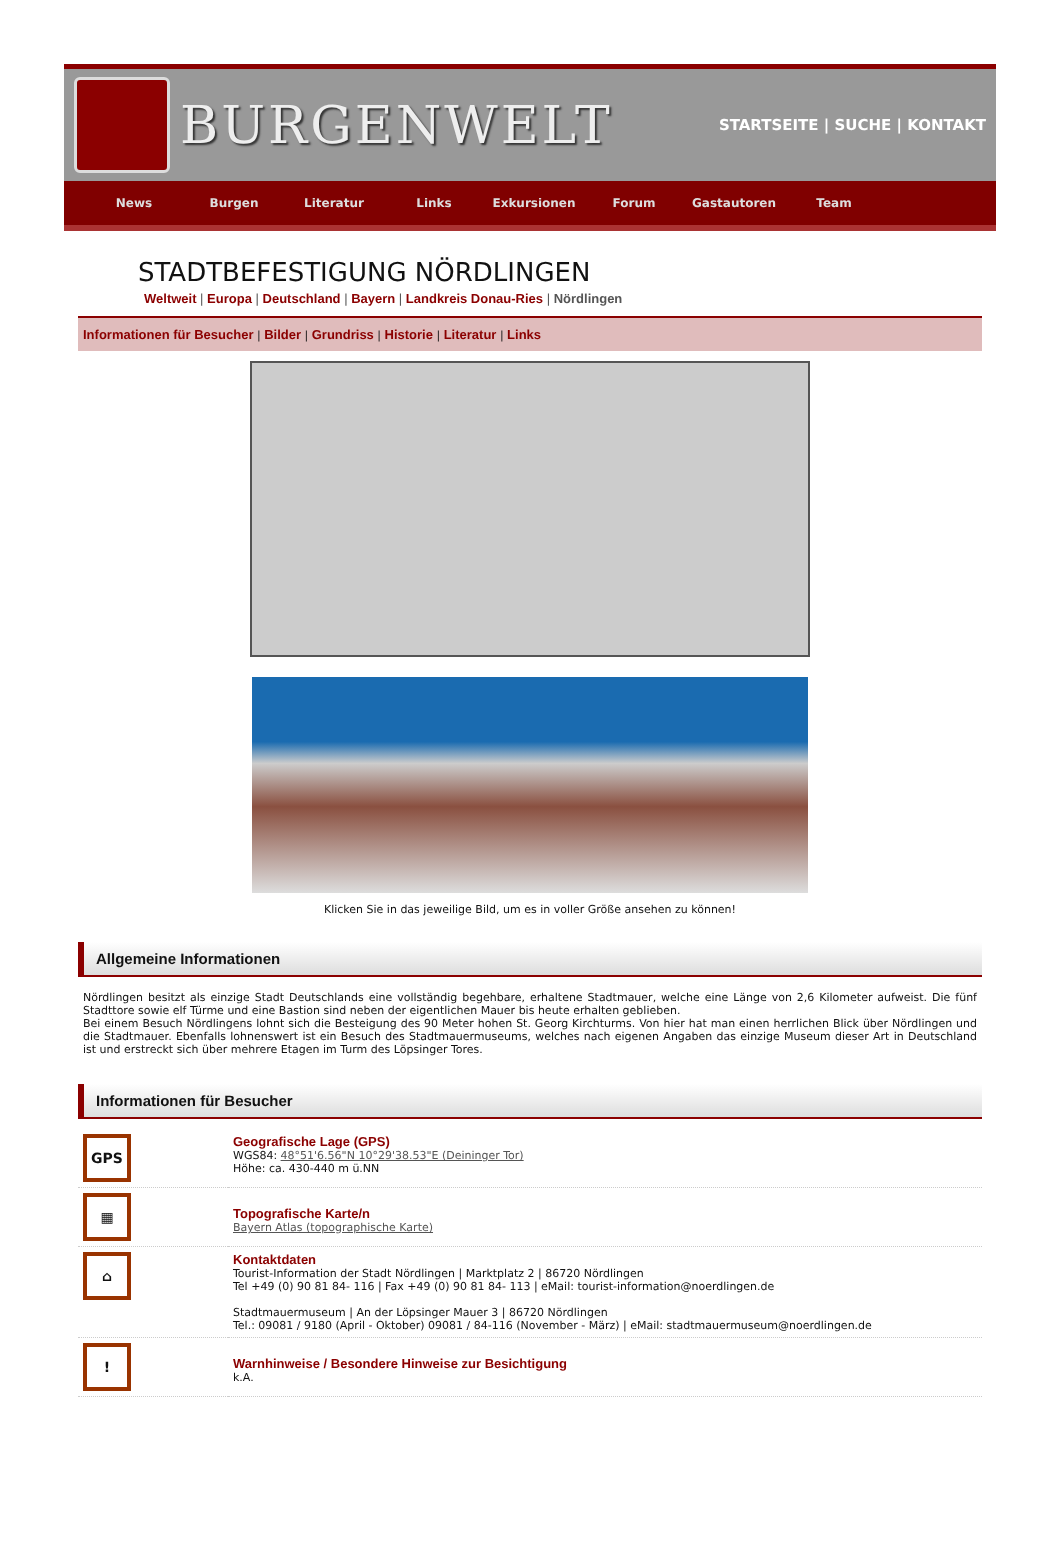BURGENWELT
STARTSEITE | SUCHE | KONTAKT
News Burgen Literatur Links Exkursionen Forum Gastautoren Team
STADTBEFESTIGUNG NÖRDLINGEN
Weltweit | Europa | Deutschland | Bayern | Landkreis Donau-Ries | Nördlingen
Informationen für Besucher | Bilder | Grundriss | Historie | Literatur | Links
Klicken Sie in das jeweilige Bild, um es in voller Größe ansehen zu können!
Allgemeine Informationen
Nördlingen besitzt als einzige Stadt Deutschlands eine vollständig begehbare, erhaltene Stadtmauer, welche eine Länge von 2,6 Kilometer aufweist. Die fünf Stadttore sowie elf Türme und eine Bastion sind neben der eigentlichen Mauer bis heute erhalten geblieben.
Bei einem Besuch Nördlingens lohnt sich die Besteigung des 90 Meter hohen St. Georg Kirchturms. Von hier hat man einen herrlichen Blick über Nördlingen und die Stadtmauer. Ebenfalls lohnenswert ist ein Besuch des Stadtmauermuseums, welches nach eigenen Angaben das einzige Museum dieser Art in Deutschland ist und erstreckt sich über mehrere Etagen im Turm des Löpsinger Tores.
Informationen für Besucher
| GPS | Geografische Lage (GPS) WGS84: 48°51'6.56"N 10°29'38.53"E (Deininger Tor) Höhe: ca. 430-440 m ü.NN |
| ▦ | Topografische Karte/n Bayern Atlas (topographische Karte) |
| ⌂ | Kontaktdaten Tourist-Information der Stadt Nördlingen / Marktplatz 2 / 86720 Nördlingen Tel +49 (0) 90 81 84- 116 / Fax +49 (0) 90 81 84- 113 / eMail: tourist-information@noerdlingen.de Stadtmauermuseum / An der Löpsinger Mauer 3 / 86720 Nördlingen Tel.: 09081 / 9180 (April - Oktober) 09081 / 84-116 (November - März) / eMail: stadtmauermuseum@noerdlingen.de |
| ! | Warnhinweise / Besondere Hinweise zur Besichtigung k.A. |